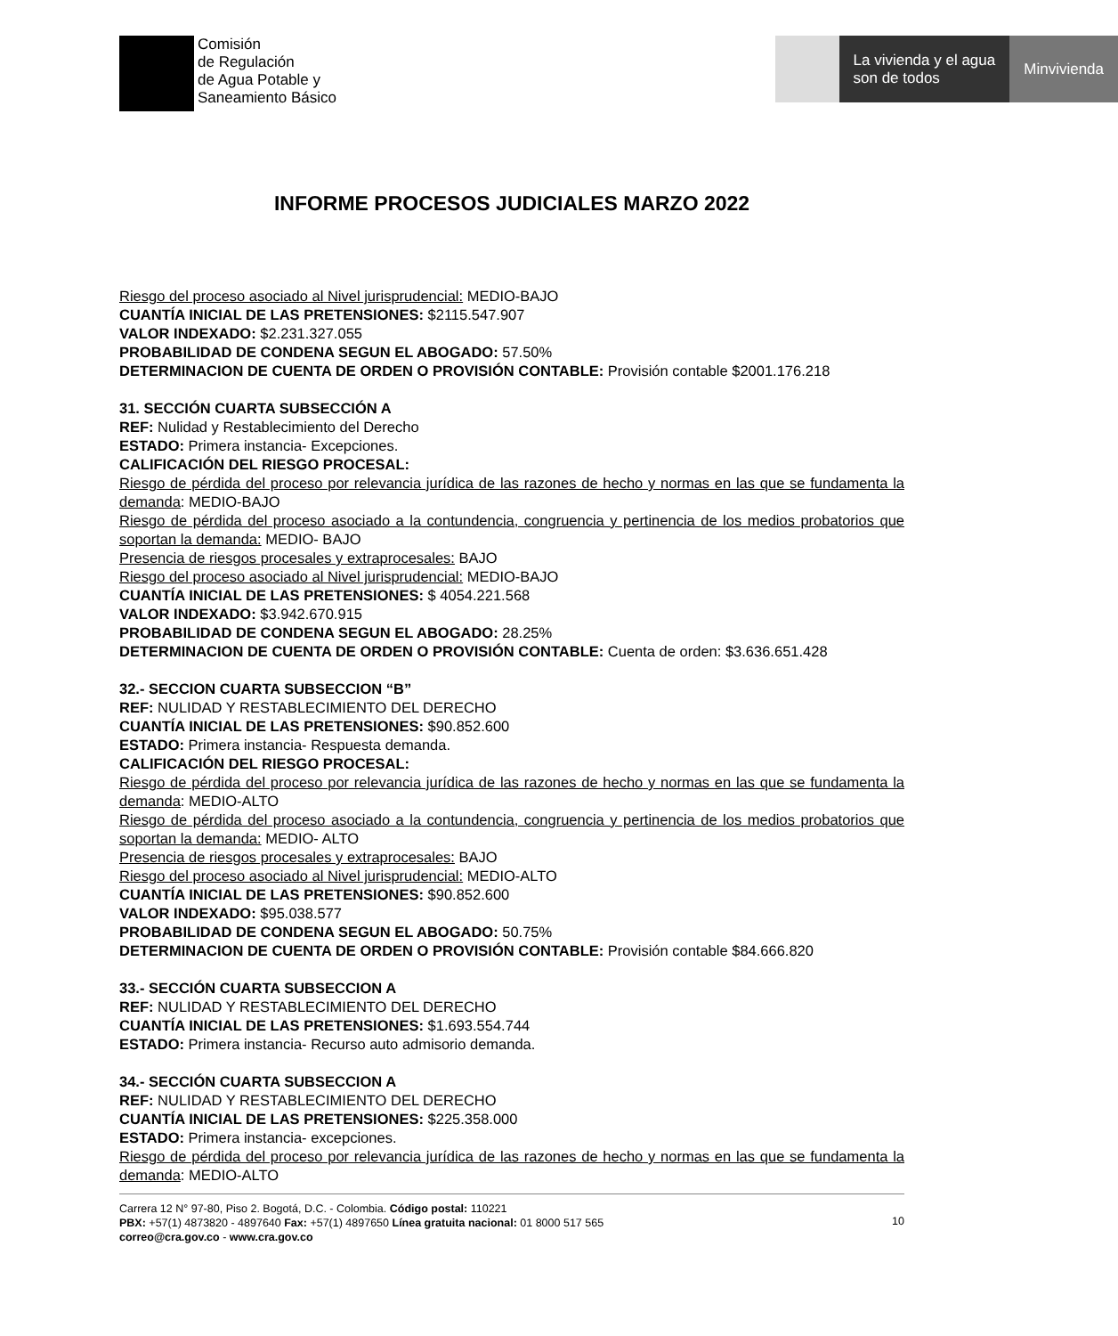Comisión
de Regulación
de Agua Potable y
Saneamiento Básico
La vivienda y el agua
son de todos
Minvivienda
INFORME PROCESOS JUDICIALES MARZO 2022
Riesgo del proceso asociado al Nivel jurisprudencial: MEDIO-BAJO
CUANTÍA INICIAL DE LAS PRETENSIONES: $2115.547.907
VALOR INDEXADO: $2.231.327.055
PROBABILIDAD DE CONDENA SEGUN EL ABOGADO: 57.50%
DETERMINACION DE CUENTA DE ORDEN O PROVISIÓN CONTABLE: Provisión contable $2001.176.218
31. SECCIÓN CUARTA SUBSECCIÓN A
REF: Nulidad y Restablecimiento del Derecho
ESTADO: Primera instancia- Excepciones.
CALIFICACIÓN DEL RIESGO PROCESAL:
Riesgo de pérdida del proceso por relevancia jurídica de las razones de hecho y normas en las que se fundamenta la demanda: MEDIO-BAJO
Riesgo de pérdida del proceso asociado a la contundencia, congruencia y pertinencia de los medios probatorios que soportan la demanda: MEDIO- BAJO
Presencia de riesgos procesales y extraprocesales: BAJO
Riesgo del proceso asociado al Nivel jurisprudencial: MEDIO-BAJO
CUANTÍA INICIAL DE LAS PRETENSIONES: $ 4054.221.568
VALOR INDEXADO: $3.942.670.915
PROBABILIDAD DE CONDENA SEGUN EL ABOGADO: 28.25%
DETERMINACION DE CUENTA DE ORDEN O PROVISIÓN CONTABLE: Cuenta de orden: $3.636.651.428
32.- SECCION CUARTA SUBSECCION “B”
REF: NULIDAD Y RESTABLECIMIENTO DEL DERECHO
CUANTÍA INICIAL DE LAS PRETENSIONES: $90.852.600
ESTADO: Primera instancia- Respuesta demanda.
CALIFICACIÓN DEL RIESGO PROCESAL:
Riesgo de pérdida del proceso por relevancia jurídica de las razones de hecho y normas en las que se fundamenta la demanda: MEDIO-ALTO
Riesgo de pérdida del proceso asociado a la contundencia, congruencia y pertinencia de los medios probatorios que soportan la demanda: MEDIO- ALTO
Presencia de riesgos procesales y extraprocesales: BAJO
Riesgo del proceso asociado al Nivel jurisprudencial: MEDIO-ALTO
CUANTÍA INICIAL DE LAS PRETENSIONES: $90.852.600
VALOR INDEXADO: $95.038.577
PROBABILIDAD DE CONDENA SEGUN EL ABOGADO: 50.75%
DETERMINACION DE CUENTA DE ORDEN O PROVISIÓN CONTABLE: Provisión contable $84.666.820
33.- SECCIÓN CUARTA SUBSECCION A
REF: NULIDAD Y RESTABLECIMIENTO DEL DERECHO
CUANTÍA INICIAL DE LAS PRETENSIONES: $1.693.554.744
ESTADO: Primera instancia- Recurso auto admisorio demanda.
34.- SECCIÓN CUARTA SUBSECCION A
REF: NULIDAD Y RESTABLECIMIENTO DEL DERECHO
CUANTÍA INICIAL DE LAS PRETENSIONES: $225.358.000
ESTADO: Primera instancia- excepciones.
Riesgo de pérdida del proceso por relevancia jurídica de las razones de hecho y normas en las que se fundamenta la demanda: MEDIO-ALTO
Carrera 12 N° 97-80, Piso 2. Bogotá, D.C. - Colombia. Código postal: 110221
PBX: +57(1) 4873820 - 4897640 Fax: +57(1) 4897650 Línea gratuita nacional: 01 8000 517 565
correo@cra.gov.co - www.cra.gov.co
10